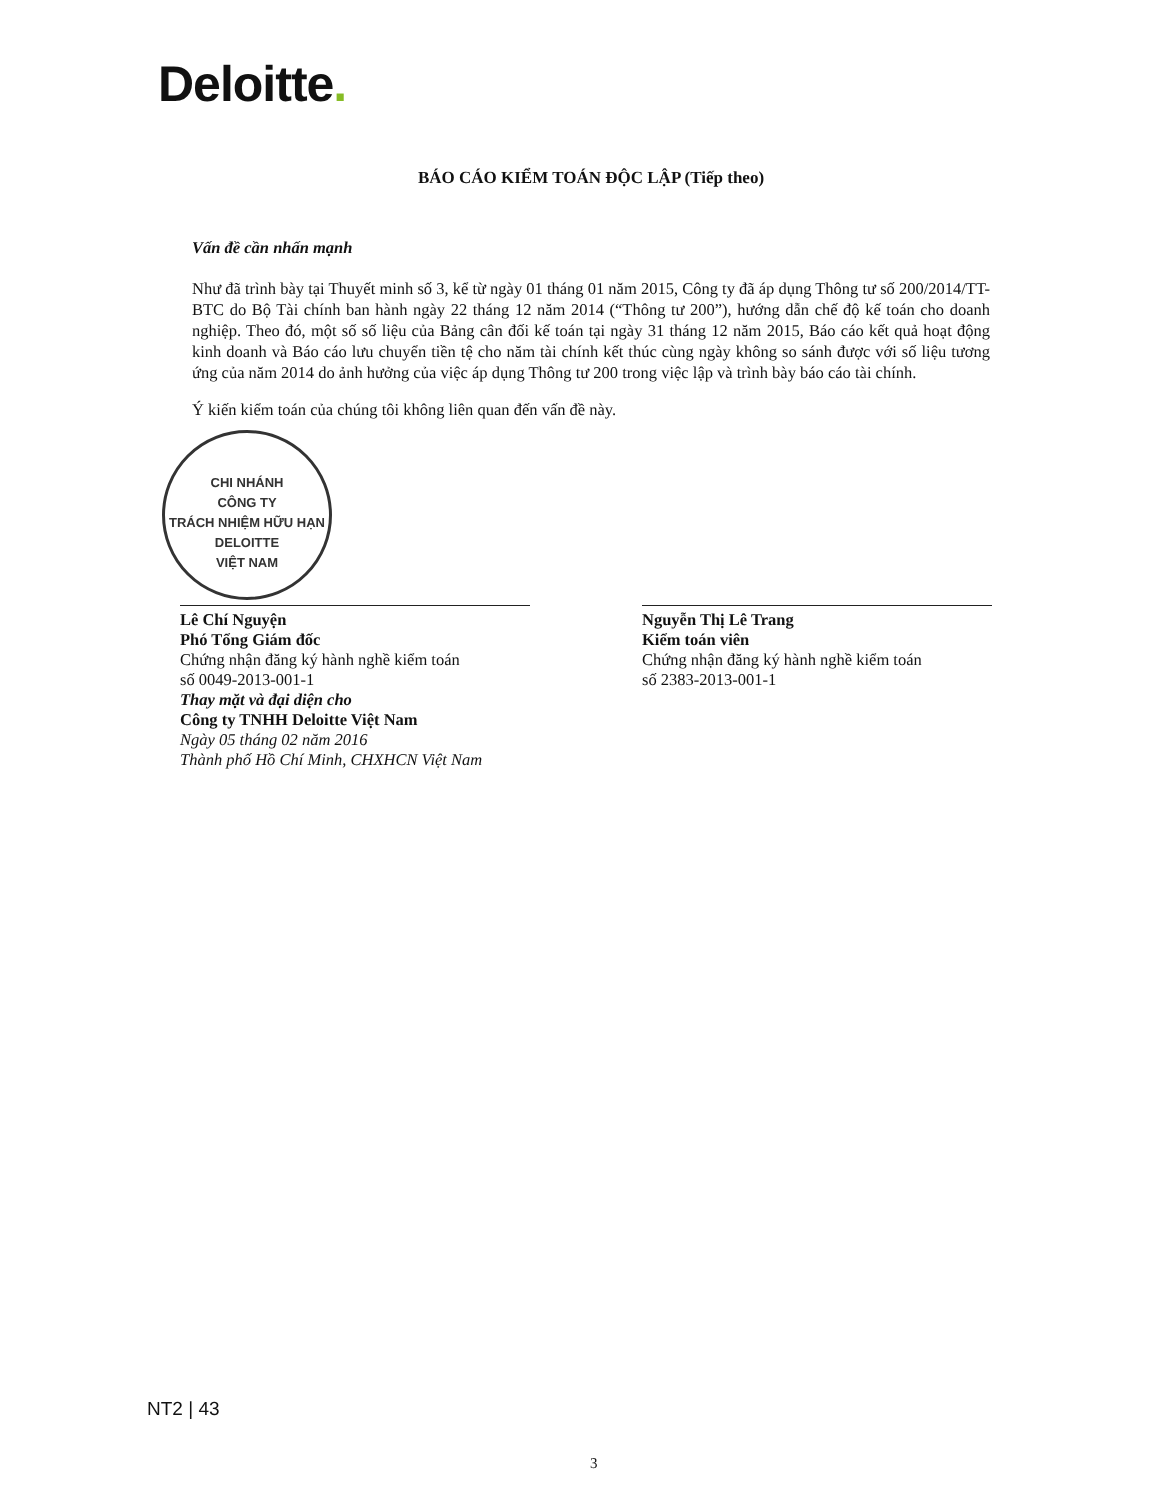Deloitte.
CHI NHÁNH
CÔNG TY
TRÁCH NHIỆM HỮU HẠN
DELOITTE
VIỆT NAM
BÁO CÁO KIỂM TOÁN ĐỘC LẬP (Tiếp theo)
Vấn đề cần nhấn mạnh
Như đã trình bày tại Thuyết minh số 3, kể từ ngày 01 tháng 01 năm 2015, Công ty đã áp dụng Thông tư số 200/2014/TT-BTC do Bộ Tài chính ban hành ngày 22 tháng 12 năm 2014 (“Thông tư 200”), hướng dẫn chế độ kế toán cho doanh nghiệp. Theo đó, một số số liệu của Bảng cân đối kế toán tại ngày 31 tháng 12 năm 2015, Báo cáo kết quả hoạt động kinh doanh và Báo cáo lưu chuyển tiền tệ cho năm tài chính kết thúc cùng ngày không so sánh được với số liệu tương ứng của năm 2014 do ảnh hưởng của việc áp dụng Thông tư 200 trong việc lập và trình bày báo cáo tài chính.
Ý kiến kiểm toán của chúng tôi không liên quan đến vấn đề này.
Lê Chí Nguyện
Phó Tổng Giám đốc
Chứng nhận đăng ký hành nghề kiểm toán
số 0049-2013-001-1
Thay mặt và đại diện cho
Công ty TNHH Deloitte Việt Nam
Ngày 05 tháng 02 năm 2016
Thành phố Hồ Chí Minh, CHXHCN Việt Nam
Nguyễn Thị Lê Trang
Kiểm toán viên
Chứng nhận đăng ký hành nghề kiểm toán
số 2383-2013-001-1
NT2 | 43
3